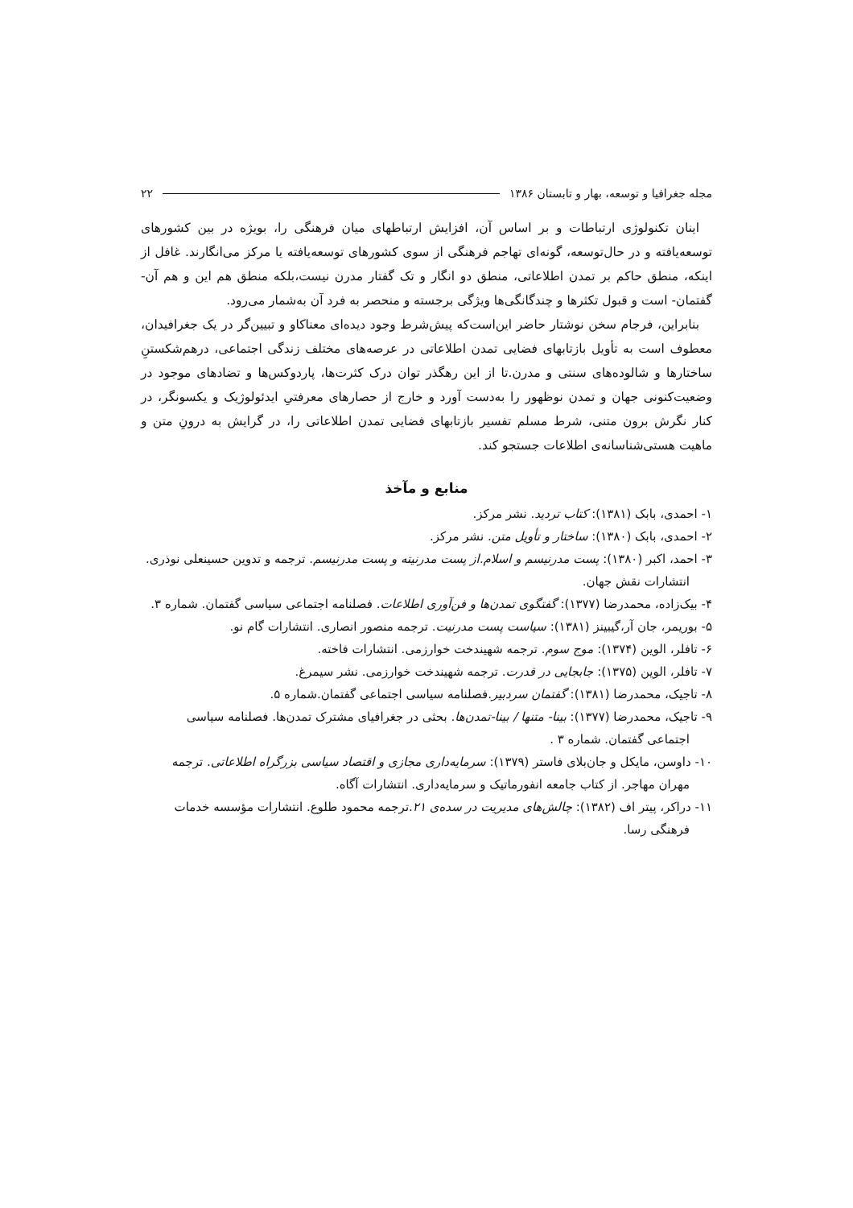مجله جغرافیا و توسعه، بهار و تابستان ۱۳۸۶ ۲۲
اینان تکنولوژی ارتباطات و بر اساس آن، افزایش ارتباطهای میان فرهنگی را، بویژه در بین کشورهای توسعه‌یافته و در حال‌توسعه، گونه‌ای تهاجم فرهنگی از سوی کشورهای توسعه‌یافته یا مرکز می‌انگارند. غافل از اینکه، منطق حاکم بر تمدن اطلاعاتی، منطق دو انگار و تک گفتار مدرن نیست،بلکه منطق هم این و هم آن-گفتمان- است و قبول تکثرها و چندگانگی‌ها ویژگی برجسته و منحصر به فرد آن به‌شمار می‌رود.
بنابراین، فرجام سخن نوشتار حاضر این‌است‌که پیش‌شرط وجود دیده‌ای معناکاو و تبیین‌گر در یک جغرافیدان، معطوف است به تأویل بازتابهای فضایی تمدن اطلاعاتی در عرصه‌های مختلف زندگی اجتماعی، درهم‌شکستنِ ساختارها و شالوده‌های سنتی و مدرن.تا از این رهگذر توان درک کثرت‌ها، پاردوکس‌ها و تضادهای موجود در وضعیت‌کنونی جهان و تمدن نوظهور را به‌دست آورد و خارج از حصارهای معرفتیِ ایدئولوژیک و یکسونگر، در کنار نگرش برون متنی، شرط مسلم تفسیر بازتابهای فضایی تمدن اطلاعاتی را، در گرایش به درونِ متن و ماهیت هستی‌شناسانه‌ی اطلاعات جستجو کند.
منابع و مآخذ
۱- احمدی، بابک (۱۳۸۱): کتاب تردید. نشر مرکز.
۲- احمدی، بابک (۱۳۸۰): ساختار و تأویل متن. نشر مرکز.
۳- احمد، اکبر (۱۳۸۰): پست مدرنیسم و اسلام.از پست مدرنیته و پست مدرنیسم. ترجمه و تدوین حسینعلی نوذری. انتشارات نقش جهان.
۴- بیک‌زاده، محمدرضا (۱۳۷۷): گفتگوی تمدن‌ها و فن‌آوری اطلاعات. فصلنامه اجتماعی سیاسی گفتمان. شماره ۳.
۵- بوریمر، جان آر،گیبینز (۱۳۸۱): سیاست پست مدرنیت. ترجمه منصور انصاری. انتشارات گام نو.
۶- تافلر، الوین (۱۳۷۴): موج سوم. ترجمه شهیندخت خوارزمی. انتشارات فاخته.
۷- تافلر، الوین (۱۳۷۵): جابجایی در قدرت. ترجمه شهیندخت خوارزمی. نشر سیمرغ.
۸- تاجیک، محمدرضا (۱۳۸۱): گفتمان سردبیر.فصلنامه سیاسی اجتماعی گفتمان.شماره ۵.
۹- تاجیک، محمدرضا (۱۳۷۷): بینا- متنها / بینا-تمدن‌ها. بحثی در جغرافیای مشترک تمدن‌ها. فصلنامه سیاسی اجتماعی گفتمان. شماره ۳ .
۱۰- داوسن، مایکل و جان‌بلای فاستر (۱۳۷۹): سرمایه‌داری مجازی و اقتصاد سیاسی بزرگراه اطلاعاتی. ترجمه مهران مهاجر. از کتاب جامعه انفورماتیک و سرمایه‌داری. انتشارات آگاه.
۱۱- دراکر، پیتر اف (۱۳۸۲): چالش‌های مدیریت در سده‌ی ۲۱.ترجمه محمود طلوع. انتشارات مؤسسه خدمات فرهنگی رسا.